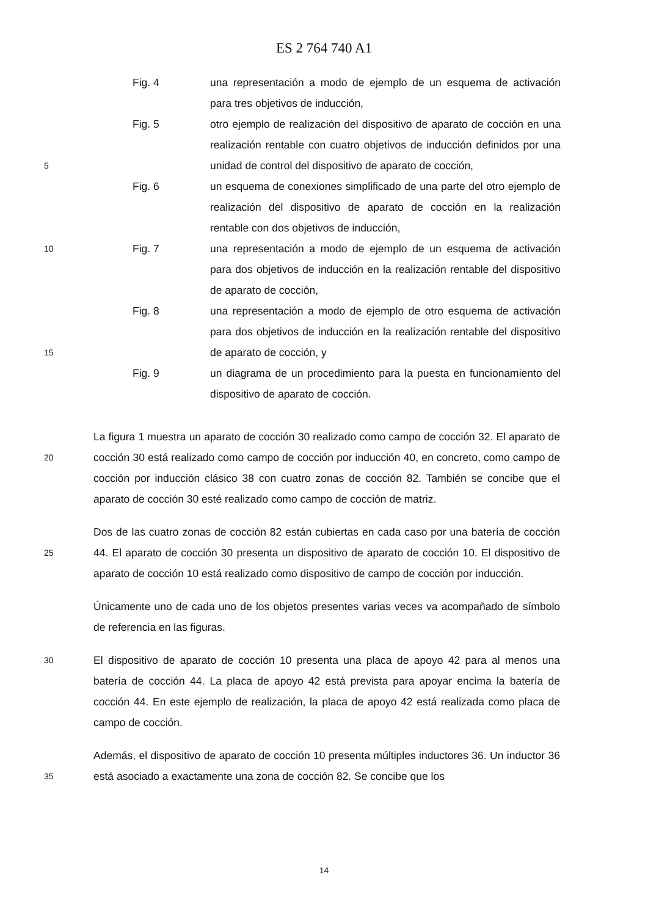ES 2 764 740 A1
Fig. 4 una representación a modo de ejemplo de un esquema de activación para tres objetivos de inducción,
5
Fig. 5 otro ejemplo de realización del dispositivo de aparato de cocción en una realización rentable con cuatro objetivos de inducción definidos por una unidad de control del dispositivo de aparato de cocción,
Fig. 6 un esquema de conexiones simplificado de una parte del otro ejemplo de realización del dispositivo de aparato de cocción en la realización rentable con dos objetivos de inducción,
10
Fig. 7 una representación a modo de ejemplo de un esquema de activación para dos objetivos de inducción en la realización rentable del dispositivo de aparato de cocción,
15
Fig. 8 una representación a modo de ejemplo de otro esquema de activación para dos objetivos de inducción en la realización rentable del dispositivo de aparato de cocción, y
Fig. 9 un diagrama de un procedimiento para la puesta en funcionamiento del dispositivo de aparato de cocción.
20
La figura 1 muestra un aparato de cocción 30 realizado como campo de cocción 32. El aparato de cocción 30 está realizado como campo de cocción por inducción 40, en concreto, como campo de cocción por inducción clásico 38 con cuatro zonas de cocción 82. También se concibe que el aparato de cocción 30 esté realizado como campo de cocción de matriz.
25
Dos de las cuatro zonas de cocción 82 están cubiertas en cada caso por una batería de cocción 44. El aparato de cocción 30 presenta un dispositivo de aparato de cocción 10. El dispositivo de aparato de cocción 10 está realizado como dispositivo de campo de cocción por inducción.
Únicamente uno de cada uno de los objetos presentes varias veces va acompañado de símbolo de referencia en las figuras.
30
El dispositivo de aparato de cocción 10 presenta una placa de apoyo 42 para al menos una batería de cocción 44. La placa de apoyo 42 está prevista para apoyar encima la batería de cocción 44. En este ejemplo de realización, la placa de apoyo 42 está realizada como placa de campo de cocción.
35
Además, el dispositivo de aparato de cocción 10 presenta múltiples inductores 36. Un inductor 36 está asociado a exactamente una zona de cocción 82. Se concibe que los
14